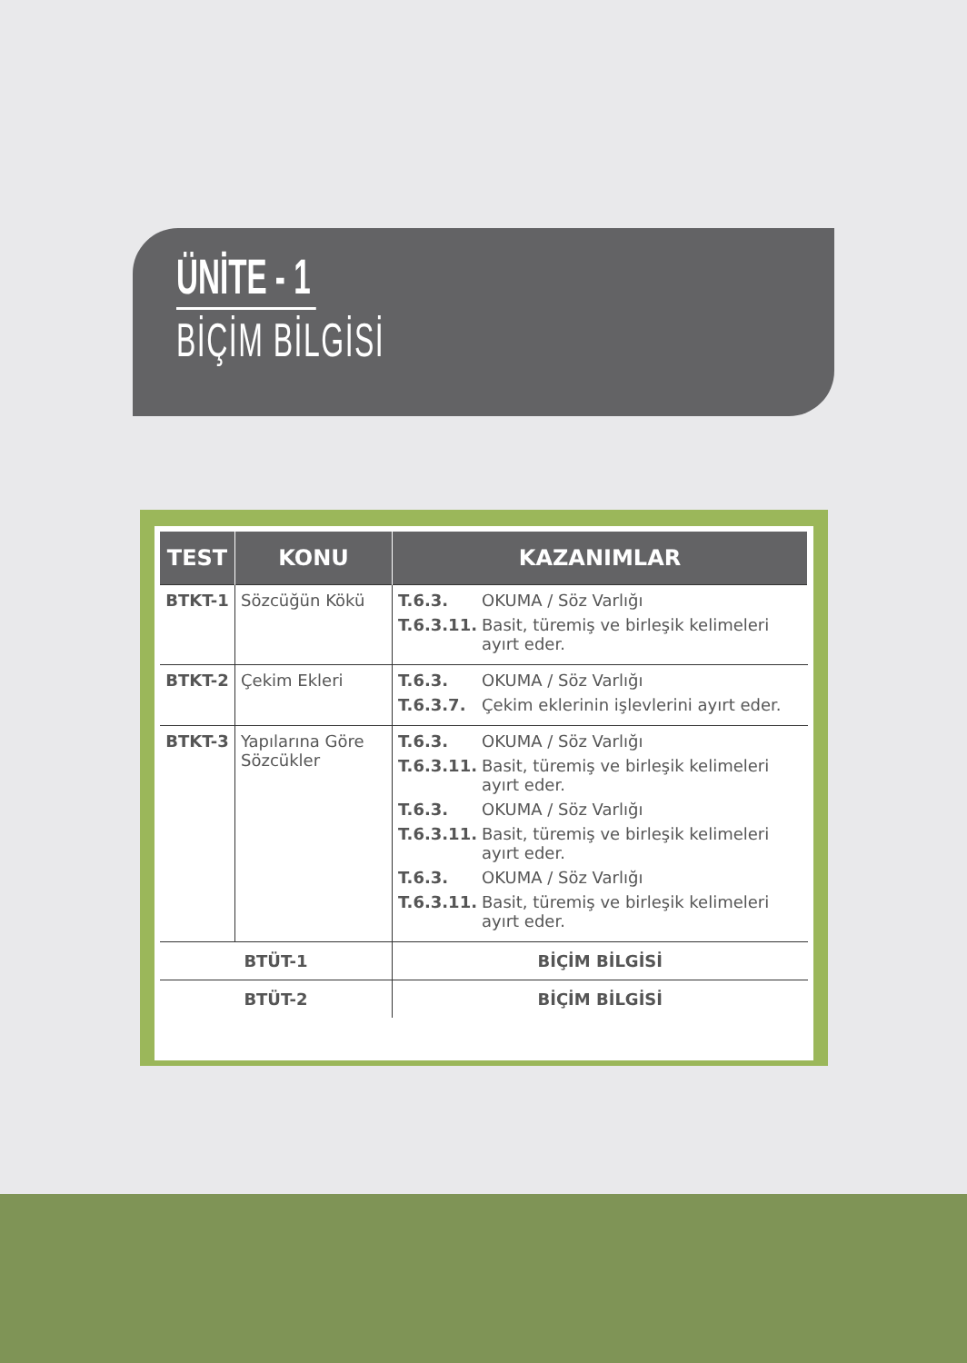ÜNİTE - 1
BİÇİM BİLGİSİ
| TEST | KONU | KAZANIMLAR |
| --- | --- | --- |
| BTKT-1 | Sözcüğün Kökü | T.6.3. OKUMA / Söz Varlığı T.6.3.11. Basit, türemiş ve birleşik kelimeleri ayırt eder. |
| BTKT-2 | Çekim Ekleri | T.6.3. OKUMA / Söz Varlığı T.6.3.7. Çekim eklerinin işlevlerini ayırt eder. |
| BTKT-3 | Yapılarına Göre Sözcükler | T.6.3. OKUMA / Söz Varlığı T.6.3.11. Basit, türemiş ve birleşik kelimeleri ayırt eder. T.6.3. OKUMA / Söz Varlığı T.6.3.11. Basit, türemiş ve birleşik kelimeleri ayırt eder. T.6.3. OKUMA / Söz Varlığı T.6.3.11. Basit, türemiş ve birleşik kelimeleri ayırt eder. |
| BTÜT-1 | | BİÇİM BİLGİSİ |
| BTÜT-2 | | BİÇİM BİLGİSİ |